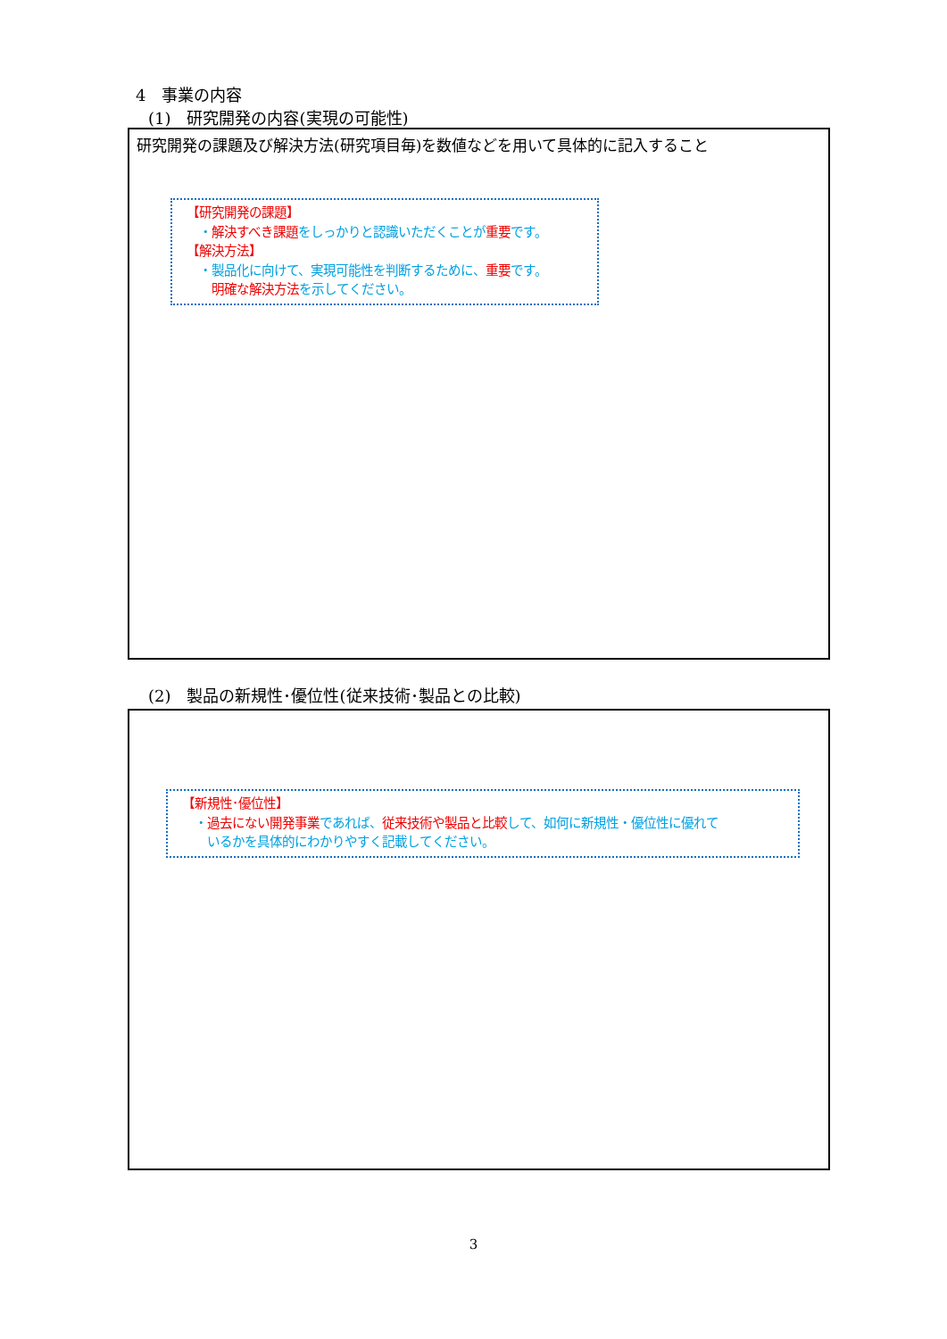4　事業の内容
(1)　研究開発の内容(実現の可能性)
研究開発の課題及び解決方法(研究項目毎)を数値などを用いて具体的に記入すること
【研究開発の課題】
　・解決すべき課題をしっかりと認識いただくことが重要です。
【解決方法】
　・製品化に向けて、実現可能性を判断するために、重要です。
　　明確な解決方法を示してください。
(2)　製品の新規性･優位性(従来技術･製品との比較)
【新規性･優位性】
　・過去にない開発事業であれば、従来技術や製品と比較して、如何に新規性・優位性に優れて
　　いるかを具体的にわかりやすく記載してください。
3